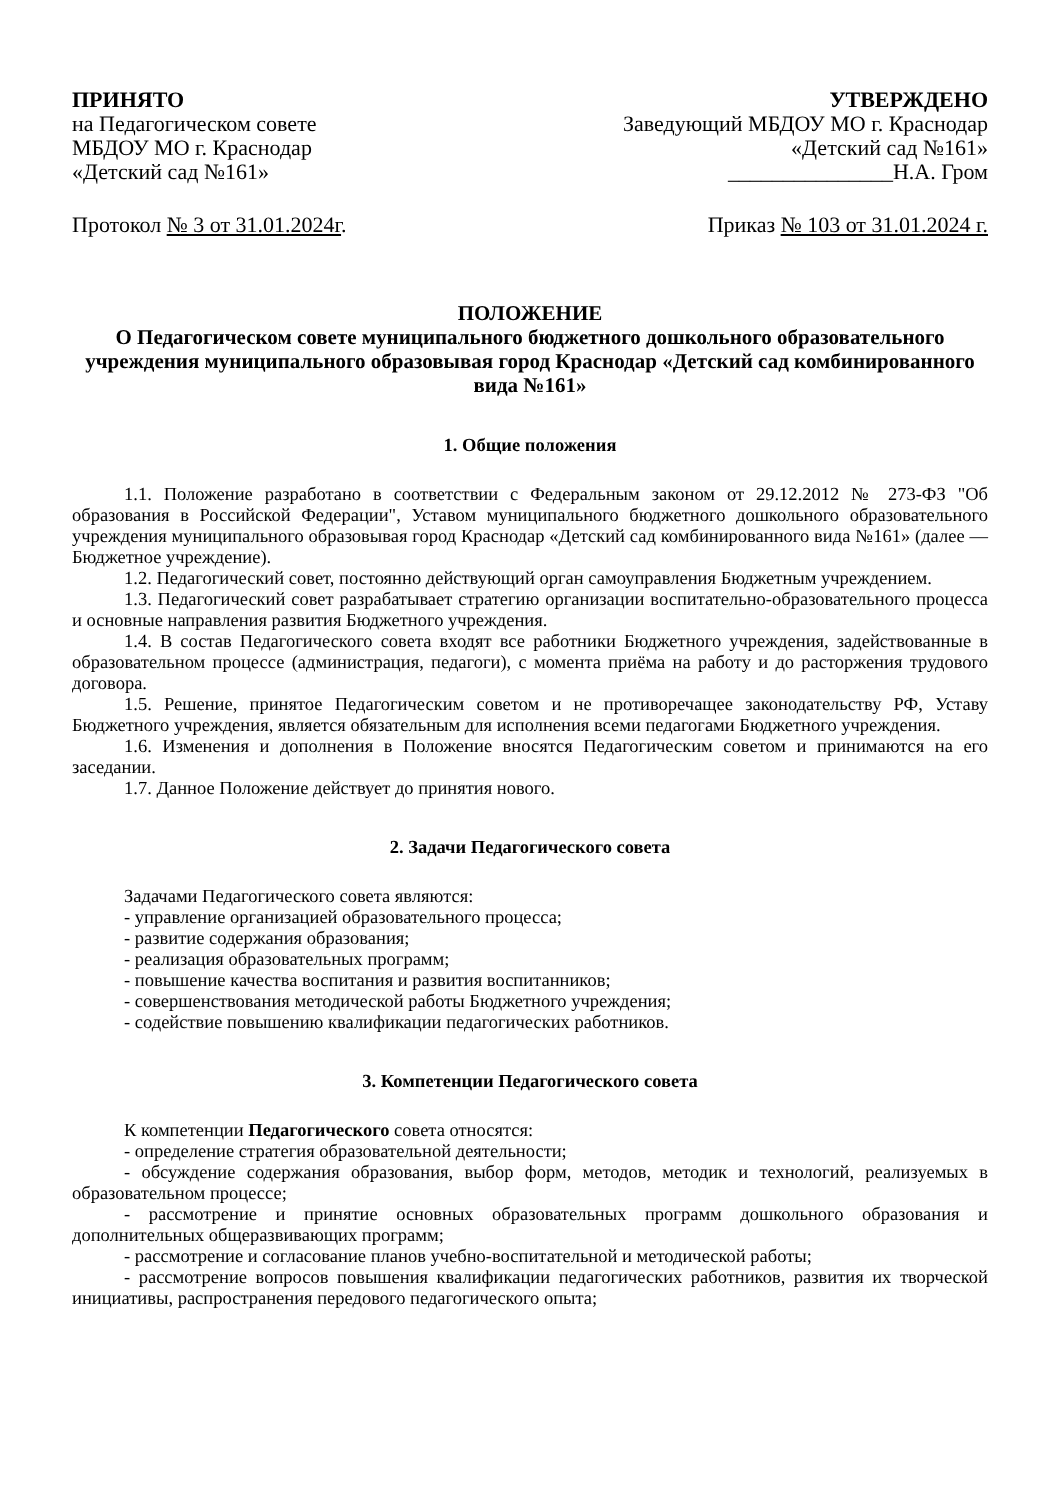ПРИНЯТО
на Педагогическом совете
МБДОУ МО г. Краснодар
«Детский сад №161»
УТВЕРЖДЕНО
Заведующий МБДОУ МО г. Краснодар
«Детский сад №161»
_______________Н.А. Гром
Протокол № 3 от 31.01.2024г. Приказ № 103 от 31.01.2024 г.
ПОЛОЖЕНИЕ
О Педагогическом совете муниципального бюджетного дошкольного образовательного учреждения муниципального образовывая город Краснодар «Детский сад комбинированного вида №161»
1. Общие положения
1.1. Положение разработано в соответствии с Федеральным законом от 29.12.2012 № 273-ФЗ "Об образования в Российской Федерации", Уставом муниципального бюджетного дошкольного образовательного учреждения муниципального образовывая город Краснодар «Детский сад комбинированного вида №161» (далее — Бюджетное учреждение).
1.2. Педагогический совет, постоянно действующий орган самоуправления Бюджетным учреждением.
1.3. Педагогический совет разрабатывает стратегию организации воспитательно-образовательного процесса и основные направления развития Бюджетного учреждения.
1.4. В состав Педагогического совета входят все работники Бюджетного учреждения, задействованные в образовательном процессе (администрация, педагоги), с момента приёма на работу и до расторжения трудового договора.
1.5. Решение, принятое Педагогическим советом и не противоречащее законодательству РФ, Уставу Бюджетного учреждения, является обязательным для исполнения всеми педагогами Бюджетного учреждения.
1.6. Изменения и дополнения в Положение вносятся Педагогическим советом и принимаются на его заседании.
1.7. Данное Положение действует до принятия нового.
2. Задачи Педагогического совета
Задачами Педагогического совета являются:
- управление организацией образовательного процесса;
- развитие содержания образования;
- реализация образовательных программ;
- повышение качества воспитания и развития воспитанников;
- совершенствования методической работы Бюджетного учреждения;
- содействие повышению квалификации педагогических работников.
3. Компетенции Педагогического совета
К компетенции Педагогического совета относятся:
- определение стратегия образовательной деятельности;
- обсуждение содержания образования, выбор форм, методов, методик и технологий, реализуемых в образовательном процессе;
- рассмотрение и принятие основных образовательных программ дошкольного образования и дополнительных общеразвивающих программ;
- рассмотрение и согласование планов учебно-воспитательной и методической работы;
- рассмотрение вопросов повышения квалификации педагогических работников, развития их творческой инициативы, распространения передового педагогического опыта;